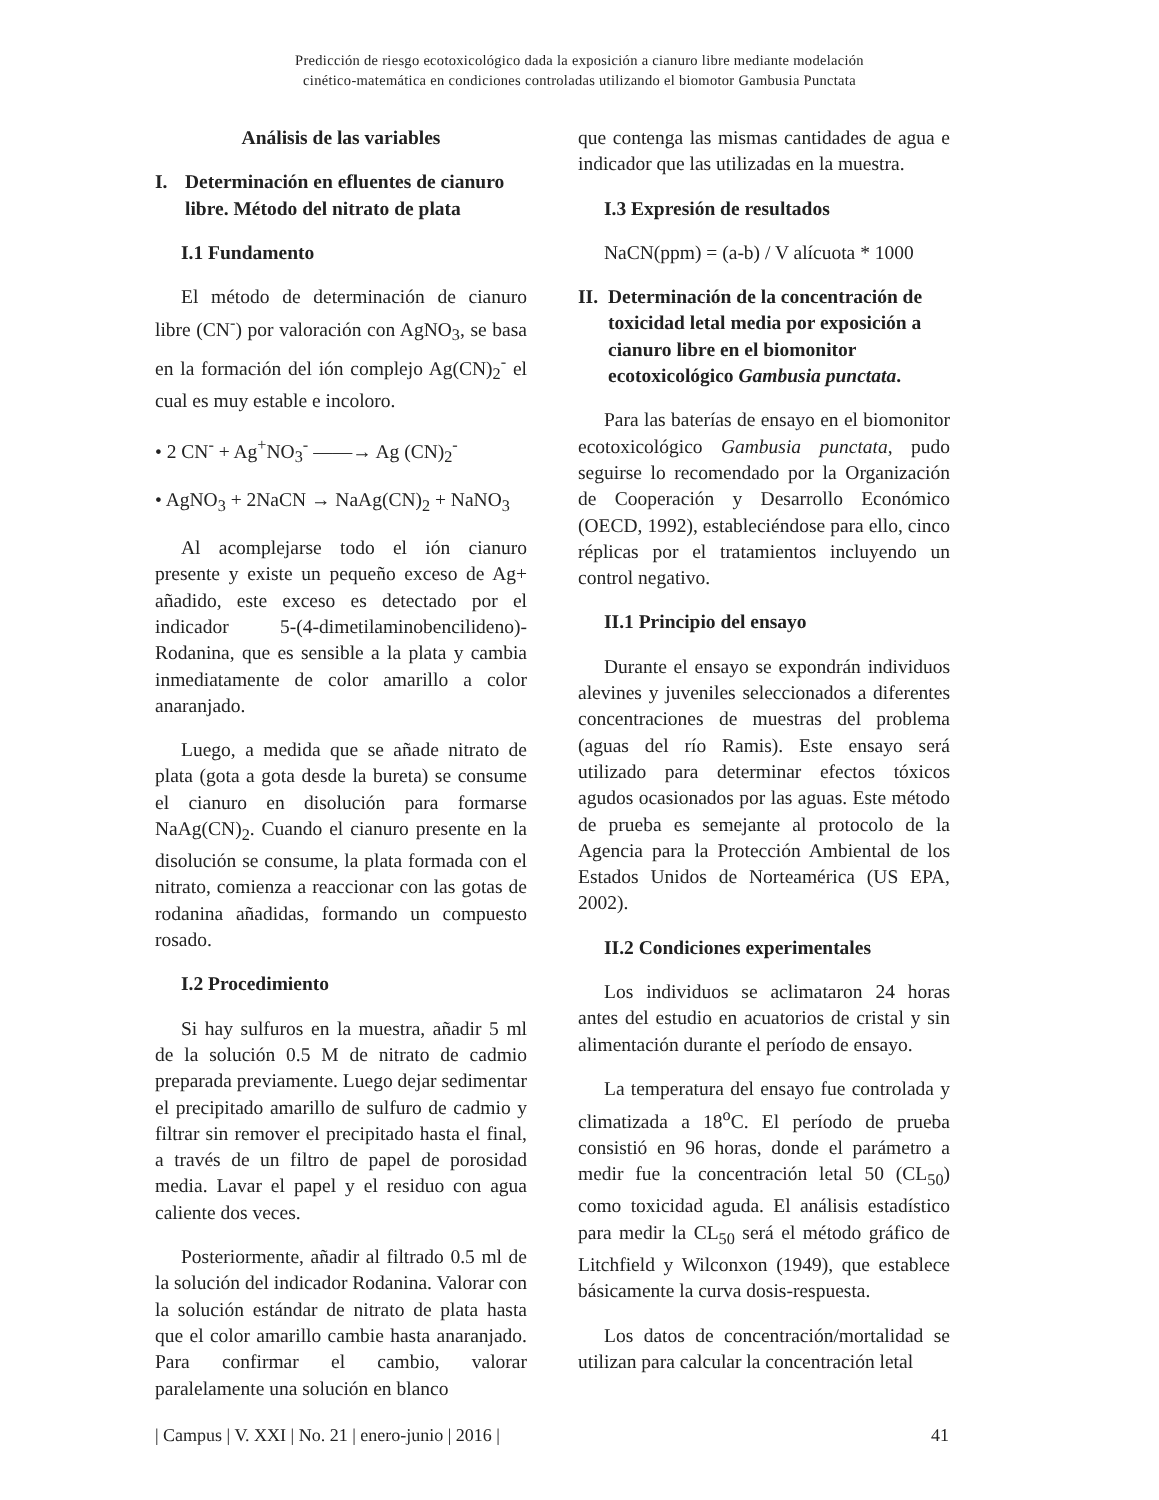Predicción de riesgo ecotoxicológico dada la exposición a cianuro libre mediante modelación
cinético-matemática en condiciones controladas utilizando el biomotor Gambusia Punctata
Análisis de las variables
I. Determinación en efluentes de cianuro libre. Método del nitrato de plata
I.1 Fundamento
El método de determinación de cianuro libre (CN<sup>-</sup>) por valoración con AgNO<sub>3</sub>, se basa en la formación del ión complejo Ag(CN)<sub>2</sub><sup>-</sup> el cual es muy estable e incoloro.
• 2 CN<sup>-</sup> + Ag<sup>+</sup>NO<sub>3</sub><sup>-</sup> ——→ Ag (CN)<sub>2</sub><sup>-</sup>
• AgNO<sub>3</sub> + 2NaCN → NaAg(CN)<sub>2</sub> + NaNO<sub>3</sub>
Al acomplejarse todo el ión cianuro presente y existe un pequeño exceso de Ag+ añadido, este exceso es detectado por el indicador 5-(4-dimetilaminobencilideno)-Rodanina, que es sensible a la plata y cambia inmediatamente de color amarillo a color anaranjado.
Luego, a medida que se añade nitrato de plata (gota a gota desde la bureta) se consume el cianuro en disolución para formarse NaAg(CN)<sub>2</sub>. Cuando el cianuro presente en la disolución se consume, la plata formada con el nitrato, comienza a reaccionar con las gotas de rodanina añadidas, formando un compuesto rosado.
I.2 Procedimiento
Si hay sulfuros en la muestra, añadir 5 ml de la solución 0.5 M de nitrato de cadmio preparada previamente. Luego dejar sedimentar el precipitado amarillo de sulfuro de cadmio y filtrar sin remover el precipitado hasta el final, a través de un filtro de papel de porosidad media. Lavar el papel y el residuo con agua caliente dos veces.
Posteriormente, añadir al filtrado 0.5 ml de la solución del indicador Rodanina. Valorar con la solución estándar de nitrato de plata hasta que el color amarillo cambie hasta anaranjado. Para confirmar el cambio, valorar paralelamente una solución en blanco
que contenga las mismas cantidades de agua e indicador que las utilizadas en la muestra.
I.3 Expresión de resultados
NaCN(ppm) = (a-b) / V alícuota * 1000
II. Determinación de la concentración de toxicidad letal media por exposición a cianuro libre en el biomonitor ecotoxicológico Gambusia punctata.
Para las baterías de ensayo en el biomonitor ecotoxicológico Gambusia punctata, pudo seguirse lo recomendado por la Organización de Cooperación y Desarrollo Económico (OECD, 1992), estableciéndose para ello, cinco réplicas por el tratamientos incluyendo un control negativo.
II.1 Principio del ensayo
Durante el ensayo se expondrán individuos alevines y juveniles seleccionados a diferentes concentraciones de muestras del problema (aguas del río Ramis). Este ensayo será utilizado para determinar efectos tóxicos agudos ocasionados por las aguas. Este método de prueba es semejante al protocolo de la Agencia para la Protección Ambiental de los Estados Unidos de Norteamérica (US EPA, 2002).
II.2 Condiciones experimentales
Los individuos se aclimataron 24 horas antes del estudio en acuatorios de cristal y sin alimentación durante el período de ensayo.
La temperatura del ensayo fue controlada y climatizada a 18<sup>o</sup>C. El período de prueba consistió en 96 horas, donde el parámetro a medir fue la concentración letal 50 (CL<sub>50</sub>) como toxicidad aguda. El análisis estadístico para medir la CL<sub>50</sub> será el método gráfico de Litchfield y Wilconxon (1949), que establece básicamente la curva dosis-respuesta.
Los datos de concentración/mortalidad se utilizan para calcular la concentración letal
| Campus | V. XXI | No. 21 | enero-junio | 2016 | 41